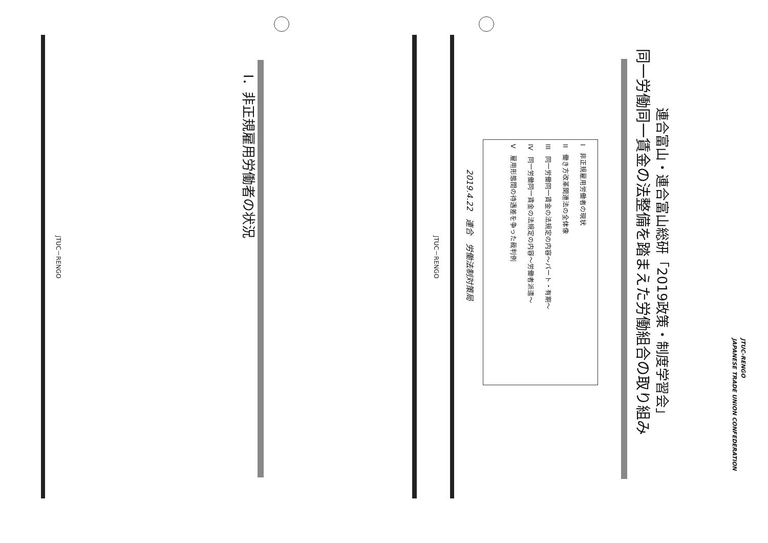JTUC-RENGO
JAPANESE TRADE UNION CONFEDERATION
連合富山・連合富山総研「2019政策・制度学習会」
同一労働同一賃金の法整備を踏まえた労働組合の取り組み
I　非正規雇用労働者の現状
II　働き方改革関連法の全体像
III　同一労働同一賃金の法規定の内容～パート・有期～
IV　同一労働同一賃金の法規定の内容～労働者派遣～
V　雇用形態間の待遇差を争った裁判例
2019.4.22　連合　労働法制対策局
JTUC－RENGO
I．非正規雇用労働者の状況
JTUC－RENGO